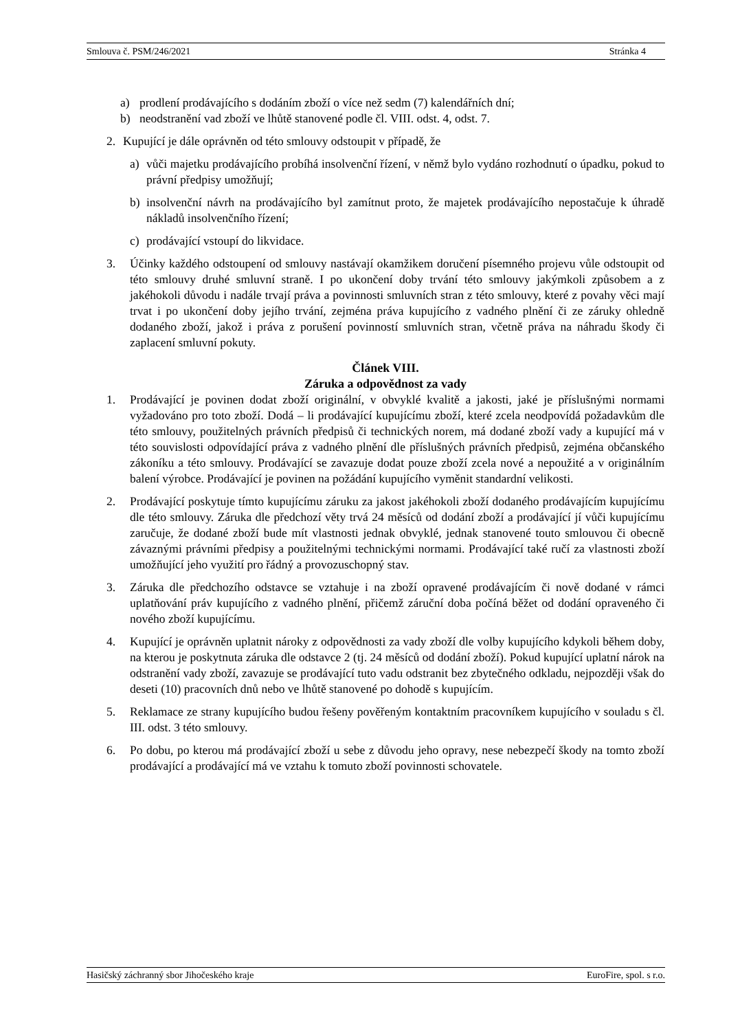Smlouva č. PSM/246/2021 Stránka 4
a) prodlení prodávajícího s dodáním zboží o více než sedm (7) kalendářních dní;
b) neodstranění vad zboží ve lhůtě stanovené podle čl. VIII. odst. 4, odst. 7.
2. Kupující je dále oprávněn od této smlouvy odstoupit v případě, že
a) vůči majetku prodávajícího probíhá insolvenční řízení, v němž bylo vydáno rozhodnutí o úpadku, pokud to právní předpisy umožňují;
b) insolvenční návrh na prodávajícího byl zamítnut proto, že majetek prodávajícího nepostačuje k úhradě nákladů insolvenčního řízení;
c) prodávající vstoupí do likvidace.
3. Účinky každého odstoupení od smlouvy nastávají okamžikem doručení písemného projevu vůle odstoupit od této smlouvy druhé smluvní straně. I po ukončení doby trvání této smlouvy jakýmkoli způsobem a z jakéhokoli důvodu i nadále trvají práva a povinnosti smluvních stran z této smlouvy, které z povahy věci mají trvat i po ukončení doby jejího trvání, zejména práva kupujícího z vadného plnění či ze záruky ohledně dodaného zboží, jakož i práva z porušení povinností smluvních stran, včetně práva na náhradu škody či zaplacení smluvní pokuty.
Článek VIII.
Záruka a odpovědnost za vady
1. Prodávající je povinen dodat zboží originální, v obvyklé kvalitě a jakosti, jaké je příslušnými normami vyžadováno pro toto zboží. Dodá – li prodávající kupujícímu zboží, které zcela neodpovídá požadavkům dle této smlouvy, použitelných právních předpisů či technických norem, má dodané zboží vady a kupující má v této souvislosti odpovídající práva z vadného plnění dle příslušných právních předpisů, zejména občanského zákoníku a této smlouvy. Prodávající se zavazuje dodat pouze zboží zcela nové a nepoužité a v originálním balení výrobce. Prodávající je povinen na požádání kupujícího vyměnit standardní velikosti.
2. Prodávající poskytuje tímto kupujícímu záruku za jakost jakéhokoli zboží dodaného prodávajícím kupujícímu dle této smlouvy. Záruka dle předchozí věty trvá 24 měsíců od dodání zboží a prodávající jí vůči kupujícímu zaručuje, že dodané zboží bude mít vlastnosti jednak obvyklé, jednak stanovené touto smlouvou či obecně závaznými právními předpisy a použitelnými technickými normami. Prodávající také ručí za vlastnosti zboží umožňující jeho využití pro řádný a provozuschopný stav.
3. Záruka dle předchozího odstavce se vztahuje i na zboží opravené prodávajícím či nově dodané v rámci uplatňování práv kupujícího z vadného plnění, přičemž záruční doba počíná běžet od dodání opraveného či nového zboží kupujícímu.
4. Kupující je oprávněn uplatnit nároky z odpovědnosti za vady zboží dle volby kupujícího kdykoli během doby, na kterou je poskytnuta záruka dle odstavce 2 (tj. 24 měsíců od dodání zboží). Pokud kupující uplatní nárok na odstranění vady zboží, zavazuje se prodávající tuto vadu odstranit bez zbytečného odkladu, nejpozději však do deseti (10) pracovních dnů nebo ve lhůtě stanovené po dohodě s kupujícím.
5. Reklamace ze strany kupujícího budou řešeny pověřeným kontaktním pracovníkem kupujícího v souladu s čl. III. odst. 3 této smlouvy.
6. Po dobu, po kterou má prodávající zboží u sebe z důvodu jeho opravy, nese nebezpečí škody na tomto zboží prodávající a prodávající má ve vztahu k tomuto zboží povinnosti schovatele.
Hasičský záchranný sbor Jihočeského kraje EuroFire, spol. s r.o.